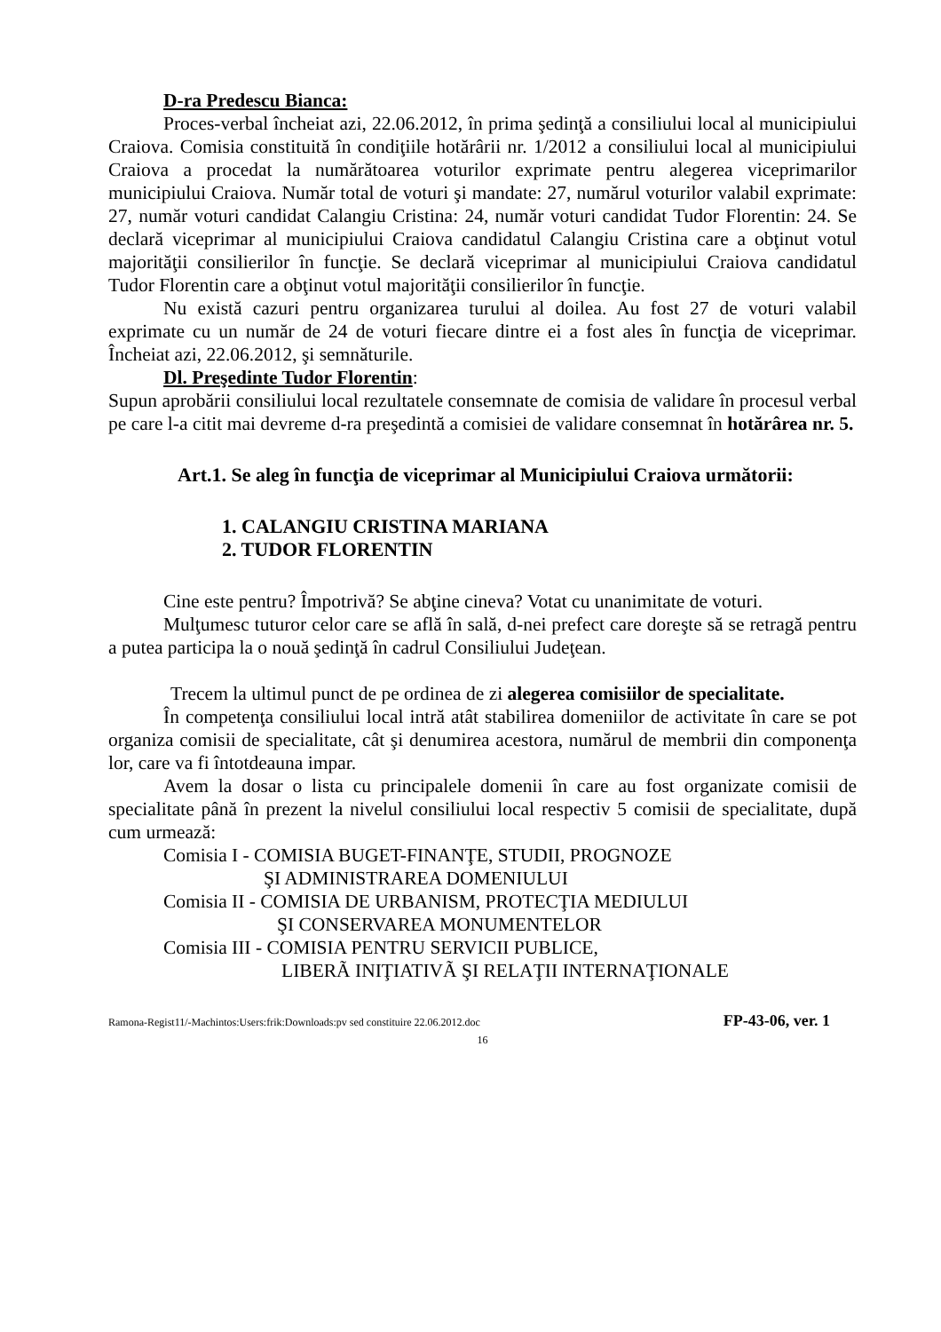D-ra Predescu Bianca:
Proces-verbal încheiat azi, 22.06.2012, în prima şedinţă a consiliului local al municipiului Craiova. Comisia constituită în condiţiile hotărârii nr. 1/2012 a consiliului local al municipiului Craiova a procedat la numărătoarea voturilor exprimate pentru alegerea viceprimarilor municipiului Craiova. Număr total de voturi şi mandate: 27, numărul voturilor valabil exprimate: 27, număr voturi candidat Calangiu Cristina: 24, număr voturi candidat Tudor Florentin: 24. Se declară viceprimar al municipiului Craiova candidatul Calangiu Cristina care a obţinut votul majorităţii consilierilor în funcţie. Se declară viceprimar al municipiului Craiova candidatul Tudor Florentin care a obţinut votul majorităţii consilierilor în funcţie.
Nu există cazuri pentru organizarea turului al doilea. Au fost 27 de voturi valabil exprimate cu un număr de 24 de voturi fiecare dintre ei a fost ales în funcţia de viceprimar. Încheiat azi, 22.06.2012, şi semnăturile.
Dl. Preşedinte Tudor Florentin:
Supun aprobării consiliului local rezultatele consemnate de comisia de validare în procesul verbal pe care l-a citit mai devreme d-ra preşedintă a comisiei de validare consemnat în hotărârea nr. 5.
Art.1. Se aleg în funcţia de viceprimar al Municipiului Craiova următorii:
1. CALANGIU CRISTINA MARIANA
2. TUDOR FLORENTIN
Cine este pentru? Împotrivă? Se abţine cineva? Votat cu unanimitate de voturi.
Mulţumesc tuturor celor care se află în sală, d-nei prefect care doreşte să se retragă pentru a putea participa la o nouă şedinţă în cadrul Consiliului Judeţean.
Trecem la ultimul punct de pe ordinea de zi alegerea comisiilor de specialitate.
În competenţa consiliului local intră atât stabilirea domeniilor de activitate în care se pot organiza comisii de specialitate, cât şi denumirea acestora, numărul de membrii din componenţa lor, care va fi întotdeauna impar.
Avem la dosar o lista cu principalele domenii în care au fost organizate comisii de specialitate până în prezent la nivelul consiliului local respectiv 5 comisii de specialitate, după cum urmează:
Comisia I - COMISIA BUGET-FINANŢE, STUDII, PROGNOZE
ŞI ADMINISTRAREA DOMENIULUI
Comisia II - COMISIA DE URBANISM, PROTECŢIA MEDIULUI
ŞI CONSERVAREA MONUMENTELOR
Comisia III - COMISIA PENTRU SERVICII PUBLICE,
LIBERÃ INIŢIATIVÃ ŞI RELAŢII INTERNAŢIONALE
Ramona-Regist11/-Machintos:Users:frik:Downloads:pv sed constituire 22.06.2012.doc FP-43-06, ver. 1
16